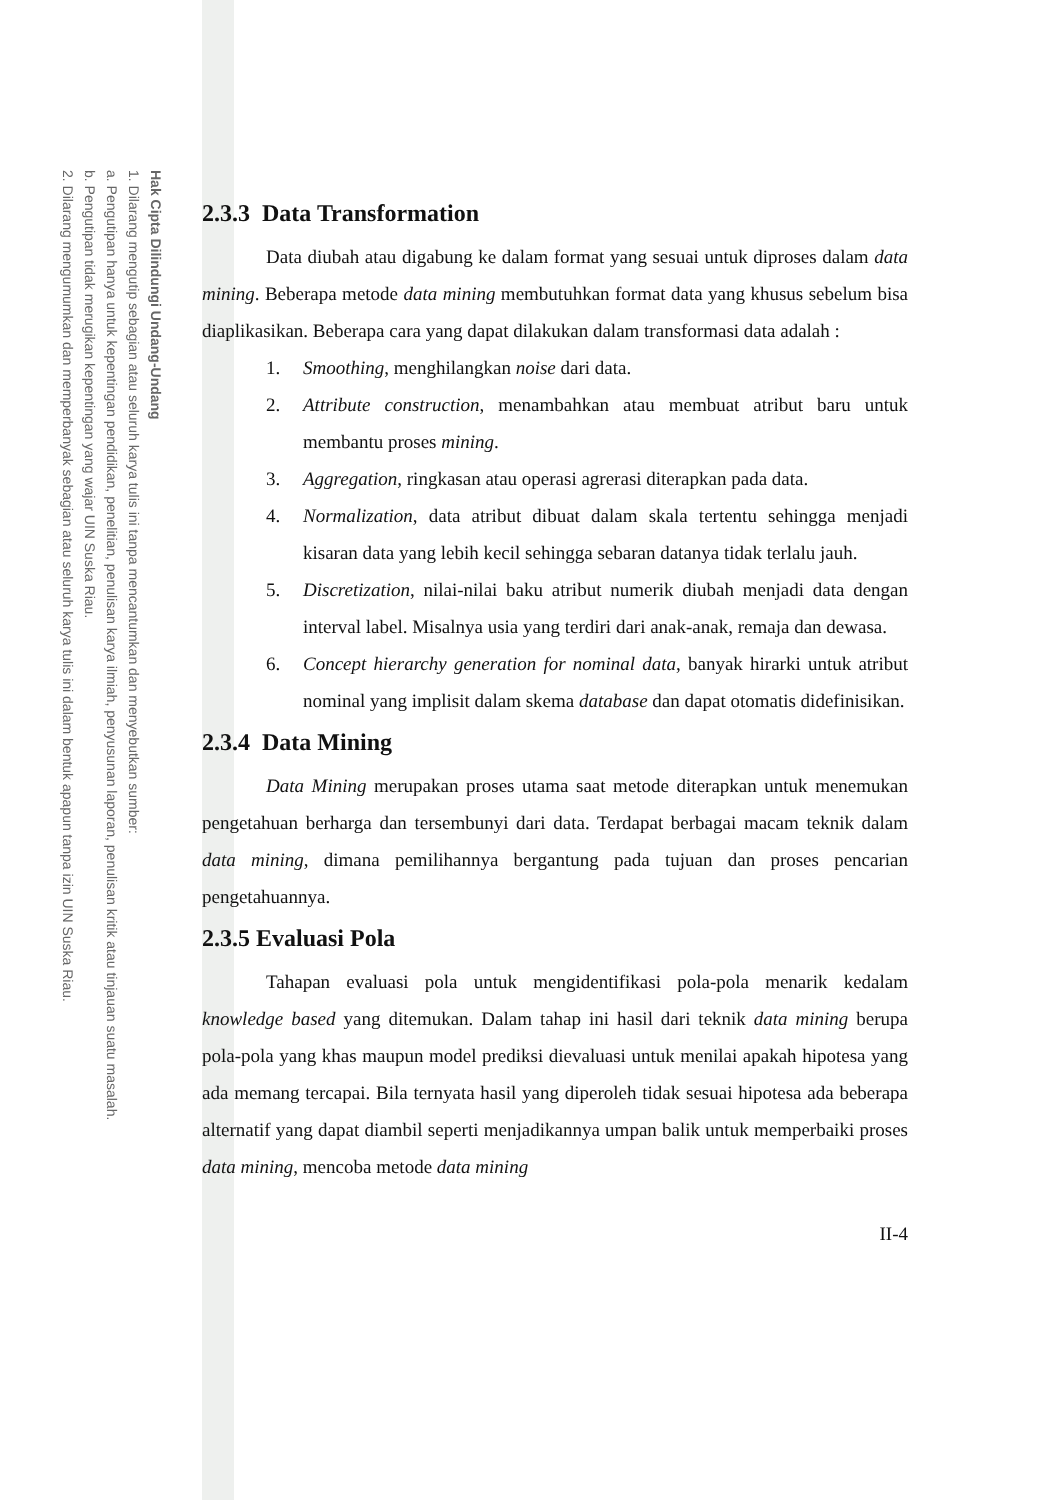Hak Cipta Dilindungi Undang-Undang
1. Dilarang mengutip sebagian atau seluruh karya tulis ini tanpa mencantumkan dan menyebutkan sumber:
a. Pengutipan hanya untuk kepentingan pendidikan, penelitian, penulisan karya ilmiah, penyusunan laporan, penulisan kritik atau tinjauan suatu masalah.
b. Pengutipan tidak merugikan kepentingan yang wajar UIN Suska Riau.
2. Dilarang mengumumkan dan memperbanyak sebagian atau seluruh karya tulis ini dalam bentuk apapun tanpa izin UIN Suska Riau.
2.3.3 Data Transformation
Data diubah atau digabung ke dalam format yang sesuai untuk diproses dalam data mining. Beberapa metode data mining membutuhkan format data yang khusus sebelum bisa diaplikasikan. Beberapa cara yang dapat dilakukan dalam transformasi data adalah :
1. Smoothing, menghilangkan noise dari data.
2. Attribute construction, menambahkan atau membuat atribut baru untuk membantu proses mining.
3. Aggregation, ringkasan atau operasi agrerasi diterapkan pada data.
4. Normalization, data atribut dibuat dalam skala tertentu sehingga menjadi kisaran data yang lebih kecil sehingga sebaran datanya tidak terlalu jauh.
5. Discretization, nilai-nilai baku atribut numerik diubah menjadi data dengan interval label. Misalnya usia yang terdiri dari anak-anak, remaja dan dewasa.
6. Concept hierarchy generation for nominal data, banyak hirarki untuk atribut nominal yang implisit dalam skema database dan dapat otomatis didefinisikan.
2.3.4 Data Mining
Data Mining merupakan proses utama saat metode diterapkan untuk menemukan pengetahuan berharga dan tersembunyi dari data. Terdapat berbagai macam teknik dalam data mining, dimana pemilihannya bergantung pada tujuan dan proses pencarian pengetahuannya.
2.3.5 Evaluasi Pola
Tahapan evaluasi pola untuk mengidentifikasi pola-pola menarik kedalam knowledge based yang ditemukan. Dalam tahap ini hasil dari teknik data mining berupa pola-pola yang khas maupun model prediksi dievaluasi untuk menilai apakah hipotesa yang ada memang tercapai. Bila ternyata hasil yang diperoleh tidak sesuai hipotesa ada beberapa alternatif yang dapat diambil seperti menjadikannya umpan balik untuk memperbaiki proses data mining, mencoba metode data mining
II-4